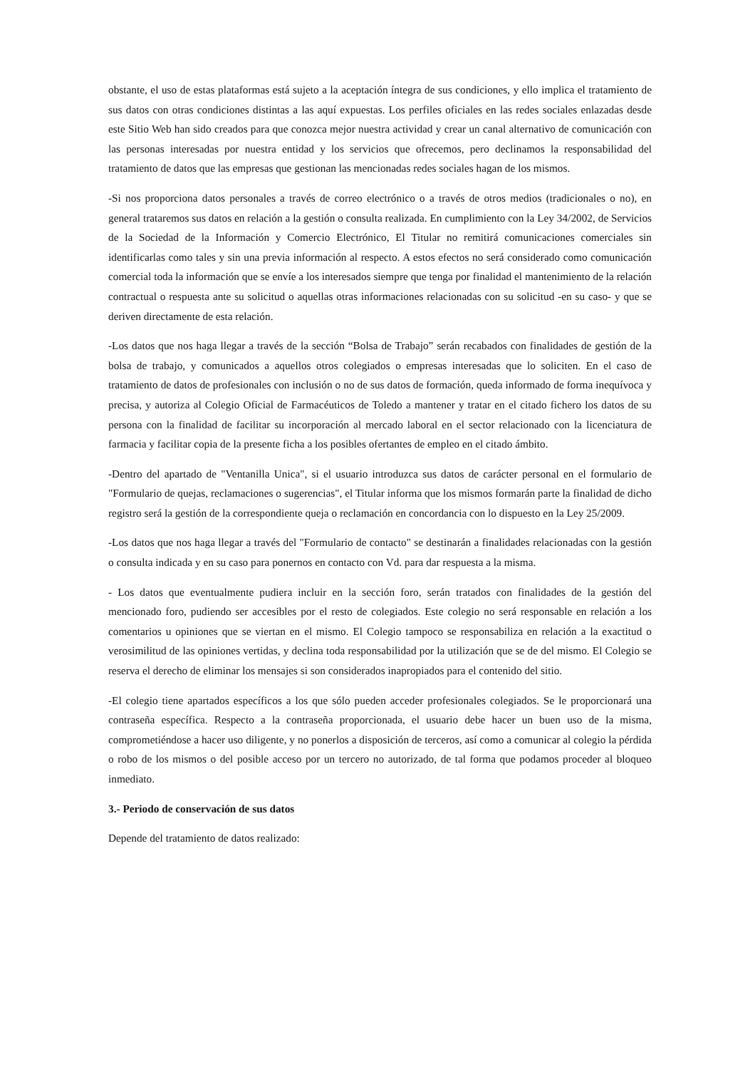obstante, el uso de estas plataformas está sujeto a la aceptación íntegra de sus condiciones, y ello implica el tratamiento de sus datos con otras condiciones distintas a las aquí expuestas. Los perfiles oficiales en las redes sociales enlazadas desde este Sitio Web han sido creados para que conozca mejor nuestra actividad y crear un canal alternativo de comunicación con las personas interesadas por nuestra entidad y los servicios que ofrecemos, pero declinamos la responsabilidad del tratamiento de datos que las empresas que gestionan las mencionadas redes sociales hagan de los mismos.
-Si nos proporciona datos personales a través de correo electrónico o a través de otros medios (tradicionales o no), en general trataremos sus datos en relación a la gestión o consulta realizada. En cumplimiento con la Ley 34/2002, de Servicios de la Sociedad de la Información y Comercio Electrónico, El Titular no remitirá comunicaciones comerciales sin identificarlas como tales y sin una previa información al respecto. A estos efectos no será considerado como comunicación comercial toda la información que se envíe a los interesados siempre que tenga por finalidad el mantenimiento de la relación contractual o respuesta ante su solicitud o aquellas otras informaciones relacionadas con su solicitud -en su caso- y que se deriven directamente de esta relación.
-Los datos que nos haga llegar a través de la sección “Bolsa de Trabajo” serán recabados con finalidades de gestión de la bolsa de trabajo, y comunicados a aquellos otros colegiados o empresas interesadas que lo soliciten. En el caso de tratamiento de datos de profesionales con inclusión o no de sus datos de formación, queda informado de forma inequívoca y precisa, y autoriza al Colegio Oficial de Farmacéuticos de Toledo a mantener y tratar en el citado fichero los datos de su persona con la finalidad de facilitar su incorporación al mercado laboral en el sector relacionado con la licenciatura de farmacia y facilitar copia de la presente ficha a los posibles ofertantes de empleo en el citado ámbito.
-Dentro del apartado de "Ventanilla Unica", si el usuario introduzca sus datos de carácter personal en el formulario de "Formulario de quejas, reclamaciones o sugerencias", el Titular informa que los mismos formarán parte la finalidad de dicho registro será la gestión de la correspondiente queja o reclamación en concordancia con lo dispuesto en la Ley 25/2009.
-Los datos que nos haga llegar a través del "Formulario de contacto" se destinarán a finalidades relacionadas con la gestión o consulta indicada y en su caso para ponernos en contacto con Vd. para dar respuesta a la misma.
- Los datos que eventualmente pudiera incluir en la sección foro, serán tratados con finalidades de la gestión del mencionado foro, pudiendo ser accesibles por el resto de colegiados. Este colegio no será responsable en relación a los comentarios u opiniones que se viertan en el mismo. El Colegio tampoco se responsabiliza en relación a la exactitud o verosimilitud de las opiniones vertidas, y declina toda responsabilidad por la utilización que se de del mismo. El Colegio se reserva el derecho de eliminar los mensajes si son considerados inapropiados para el contenido del sitio.
-El colegio tiene apartados específicos a los que sólo pueden acceder profesionales colegiados. Se le proporcionará una contraseña específica. Respecto a la contraseña proporcionada, el usuario debe hacer un buen uso de la misma, comprometiéndose a hacer uso diligente, y no ponerlos a disposición de terceros, así como a comunicar al colegio la pérdida o robo de los mismos o del posible acceso por un tercero no autorizado, de tal forma que podamos proceder al bloqueo inmediato.
3.- Periodo de conservación de sus datos
Depende del tratamiento de datos realizado: